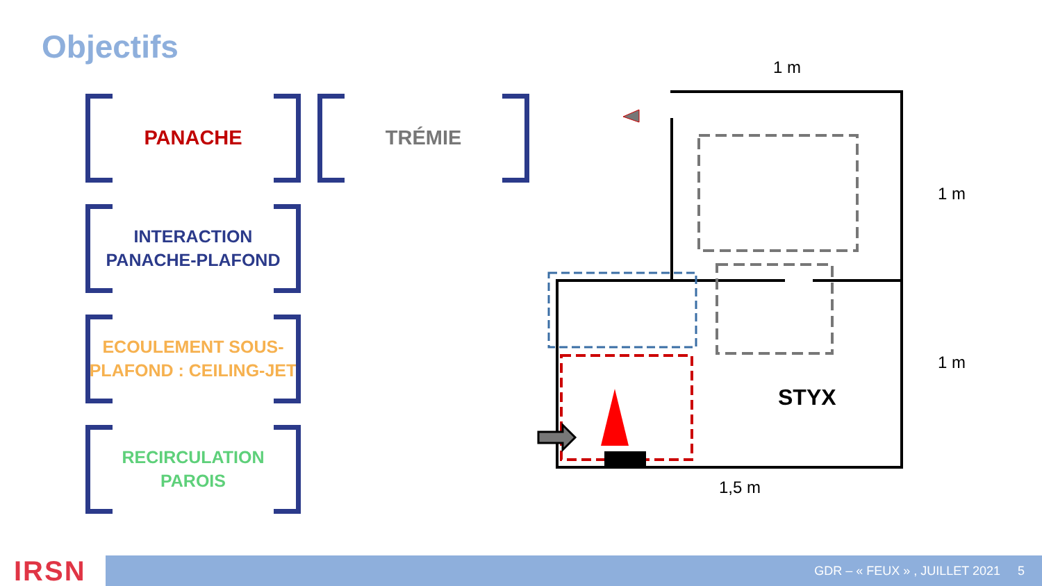Objectifs
PANACHE TRÉMIE
INTERACTION
PANACHE-PLAFOND
ECOULEMENT SOUS-
PLAFOND : CEILING-JET
RECIRCULATION
PAROIS
STYX
1 m
1 m
1 m
1,5 m
IRSN GDR – « FEUX » , JUILLET 2021 5